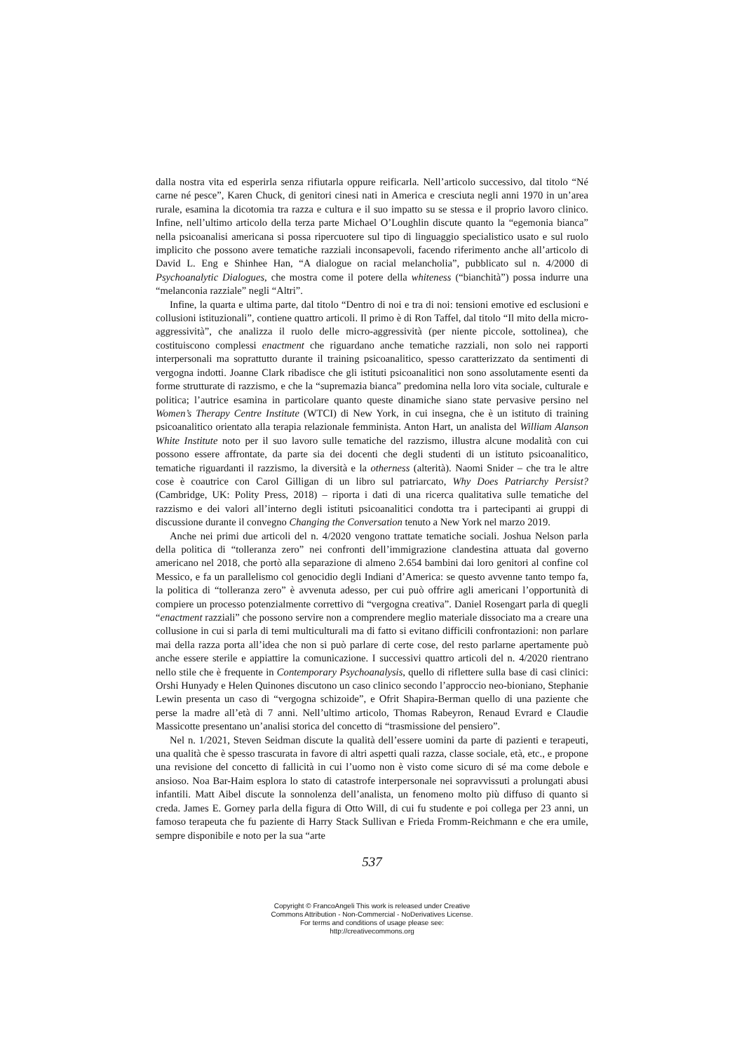dalla nostra vita ed esperirla senza rifiutarla oppure reificarla. Nell’articolo successivo, dal titolo “Né carne né pesce”, Karen Chuck, di genitori cinesi nati in America e cresciuta negli anni 1970 in un’area rurale, esamina la dicotomia tra razza e cultura e il suo impatto su se stessa e il proprio lavoro clinico. Infine, nell’ultimo articolo della terza parte Michael O’Loughlin discute quanto la “egemonia bianca” nella psicoanalisi americana si possa ripercuotere sul tipo di linguaggio specialistico usato e sul ruolo implicito che possono avere tematiche razziali inconsapevoli, facendo riferimento anche all’articolo di David L. Eng e Shinhee Han, “A dialogue on racial melancholia”, pubblicato sul n. 4/2000 di Psychoanalytic Dialogues, che mostra come il potere della whiteness (“bianchità”) possa indurre una “melanconia razziale” negli “Altri”.
Infine, la quarta e ultima parte, dal titolo “Dentro di noi e tra di noi: tensioni emotive ed esclusioni e collusioni istituzionali”, contiene quattro articoli. Il primo è di Ron Taffel, dal titolo “Il mito della micro-aggressività”, che analizza il ruolo delle micro-aggressività (per niente piccole, sottolinea), che costituiscono complessi enactment che riguardano anche tematiche razziali, non solo nei rapporti interpersonali ma soprattutto durante il training psicoanalitico, spesso caratterizzato da sentimenti di vergogna indotti. Joanne Clark ribadisce che gli istituti psicoanalitici non sono assolutamente esenti da forme strutturate di razzismo, e che la “supremazia bianca” predomina nella loro vita sociale, culturale e politica; l’autrice esamina in particolare quanto queste dinamiche siano state pervasive persino nel Women’s Therapy Centre Institute (WTCI) di New York, in cui insegna, che è un istituto di training psicoanalitico orientato alla terapia relazionale femminista. Anton Hart, un analista del William Alanson White Institute noto per il suo lavoro sulle tematiche del razzismo, illustra alcune modalità con cui possono essere affrontate, da parte sia dei docenti che degli studenti di un istituto psicoanalitico, tematiche riguardanti il razzismo, la diversità e la otherness (alterità). Naomi Snider – che tra le altre cose è coautrice con Carol Gilligan di un libro sul patriarcato, Why Does Patriarchy Persist? (Cambridge, UK: Polity Press, 2018) – riporta i dati di una ricerca qualitativa sulle tematiche del razzismo e dei valori all’interno degli istituti psicoanalitici condotta tra i partecipanti ai gruppi di discussione durante il convegno Changing the Conversation tenuto a New York nel marzo 2019.
Anche nei primi due articoli del n. 4/2020 vengono trattate tematiche sociali. Joshua Nelson parla della politica di “tolleranza zero” nei confronti dell’immigrazione clandestina attuata dal governo americano nel 2018, che portò alla separazione di almeno 2.654 bambini dai loro genitori al confine col Messico, e fa un parallelismo col genocidio degli Indiani d’America: se questo avvenne tanto tempo fa, la politica di “tolleranza zero” è avvenuta adesso, per cui può offrire agli americani l’opportunità di compiere un processo potenzialmente correttivo di “vergogna creativa”. Daniel Rosengart parla di quegli “enactment razziali” che possono servire non a comprendere meglio materiale dissociato ma a creare una collusione in cui si parla di temi multiculturali ma di fatto si evitano difficili confrontazioni: non parlare mai della razza porta all’idea che non si può parlare di certe cose, del resto parlarne apertamente può anche essere sterile e appiattire la comunicazione. I successivi quattro articoli del n. 4/2020 rientrano nello stile che è frequente in Contemporary Psychoanalysis, quello di riflettere sulla base di casi clinici: Orshi Hunyady e Helen Quinones discutono un caso clinico secondo l’approccio neo-bioniano, Stephanie Lewin presenta un caso di “vergogna schizoide”, e Ofrit Shapira-Berman quello di una paziente che perse la madre all’età di 7 anni. Nell’ultimo articolo, Thomas Rabeyron, Renaud Evrard e Claudie Massicotte presentano un’analisi storica del concetto di “trasmissione del pensiero”.
Nel n. 1/2021, Steven Seidman discute la qualità dell’essere uomini da parte di pazienti e terapeuti, una qualità che è spesso trascurata in favore di altri aspetti quali razza, classe sociale, età, etc., e propone una revisione del concetto di fallicità in cui l’uomo non è visto come sicuro di sé ma come debole e ansioso. Noa Bar-Haim esplora lo stato di catastrofe interpersonale nei sopravvissuti a prolungati abusi infantili. Matt Aibel discute la sonnolenza dell’analista, un fenomeno molto più diffuso di quanto si creda. James E. Gorney parla della figura di Otto Will, di cui fu studente e poi collega per 23 anni, un famoso terapeuta che fu paziente di Harry Stack Sullivan e Frieda Fromm-Reichmann e che era umile, sempre disponibile e noto per la sua “arte
537
Copyright © FrancoAngeli This work is released under Creative
Commons Attribution - Non-Commercial - NoDerivatives License.
For terms and conditions of usage please see:
http://creativecommons.org